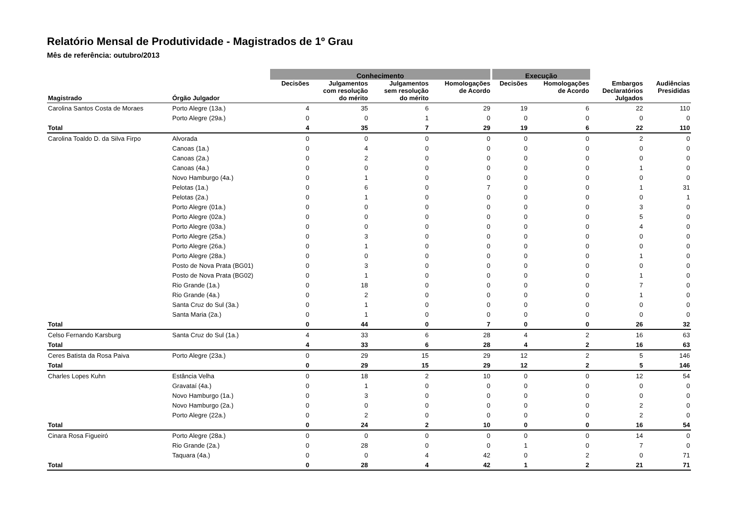Relatório Mensal de Produtividade - Magistrados de 1º Grau
Mês de referência: outubro/2013
| | | Conhecimento | | | | Execução | | | |
| --- | --- | --- | --- | --- | --- | --- | --- | --- | --- |
| Magistrado | Órgão Julgador | Decisões | Julgamentos com resolução do mérito | Julgamentos sem resolução do mérito | Homologações de Acordo | Decisões | Homologações de Acordo | Embargos Declaratórios Julgados | Audiências Presididas |
| Carolina Santos Costa de Moraes | Porto Alegre (13a.) | 4 | 35 | 6 | 29 | 19 | 6 | 22 | 110 |
| | Porto Alegre (29a.) | 0 | 0 | 1 | 0 | 0 | 0 | 0 | 0 |
| Total | | 4 | 35 | 7 | 29 | 19 | 6 | 22 | 110 |
| Carolina Toaldo D. da Silva Firpo | Alvorada | 0 | 0 | 0 | 0 | 0 | 0 | 2 | 0 |
| | Canoas (1a.) | 0 | 4 | 0 | 0 | 0 | 0 | 0 | 0 |
| | Canoas (2a.) | 0 | 2 | 0 | 0 | 0 | 0 | 0 | 0 |
| | Canoas (4a.) | 0 | 0 | 0 | 0 | 0 | 0 | 1 | 0 |
| | Novo Hamburgo (4a.) | 0 | 1 | 0 | 0 | 0 | 0 | 0 | 0 |
| | Pelotas (1a.) | 0 | 6 | 0 | 7 | 0 | 0 | 1 | 31 |
| | Pelotas (2a.) | 0 | 1 | 0 | 0 | 0 | 0 | 0 | 1 |
| | Porto Alegre (01a.) | 0 | 0 | 0 | 0 | 0 | 0 | 3 | 0 |
| | Porto Alegre (02a.) | 0 | 0 | 0 | 0 | 0 | 0 | 5 | 0 |
| | Porto Alegre (03a.) | 0 | 0 | 0 | 0 | 0 | 0 | 4 | 0 |
| | Porto Alegre (25a.) | 0 | 3 | 0 | 0 | 0 | 0 | 0 | 0 |
| | Porto Alegre (26a.) | 0 | 1 | 0 | 0 | 0 | 0 | 0 | 0 |
| | Porto Alegre (28a.) | 0 | 0 | 0 | 0 | 0 | 0 | 1 | 0 |
| | Posto de Nova Prata (BG01) | 0 | 3 | 0 | 0 | 0 | 0 | 0 | 0 |
| | Posto de Nova Prata (BG02) | 0 | 1 | 0 | 0 | 0 | 0 | 1 | 0 |
| | Rio Grande (1a.) | 0 | 18 | 0 | 0 | 0 | 0 | 7 | 0 |
| | Rio Grande (4a.) | 0 | 2 | 0 | 0 | 0 | 0 | 1 | 0 |
| | Santa Cruz do Sul (3a.) | 0 | 1 | 0 | 0 | 0 | 0 | 0 | 0 |
| | Santa Maria (2a.) | 0 | 1 | 0 | 0 | 0 | 0 | 0 | 0 |
| Total | | 0 | 44 | 0 | 7 | 0 | 0 | 26 | 32 |
| Celso Fernando Karsburg | Santa Cruz do Sul (1a.) | 4 | 33 | 6 | 28 | 4 | 2 | 16 | 63 |
| Total | | 4 | 33 | 6 | 28 | 4 | 2 | 16 | 63 |
| Ceres Batista da Rosa Paiva | Porto Alegre (23a.) | 0 | 29 | 15 | 29 | 12 | 2 | 5 | 146 |
| Total | | 0 | 29 | 15 | 29 | 12 | 2 | 5 | 146 |
| Charles Lopes Kuhn | Estância Velha | 0 | 18 | 2 | 10 | 0 | 0 | 12 | 54 |
| | Gravataí (4a.) | 0 | 1 | 0 | 0 | 0 | 0 | 0 | 0 |
| | Novo Hamburgo (1a.) | 0 | 3 | 0 | 0 | 0 | 0 | 0 | 0 |
| | Novo Hamburgo (2a.) | 0 | 0 | 0 | 0 | 0 | 0 | 2 | 0 |
| | Porto Alegre (22a.) | 0 | 2 | 0 | 0 | 0 | 0 | 2 | 0 |
| Total | | 0 | 24 | 2 | 10 | 0 | 0 | 16 | 54 |
| Cinara Rosa Figueiró | Porto Alegre (28a.) | 0 | 0 | 0 | 0 | 0 | 0 | 14 | 0 |
| | Rio Grande (2a.) | 0 | 28 | 0 | 0 | 1 | 0 | 7 | 0 |
| | Taquara (4a.) | 0 | 0 | 4 | 42 | 0 | 2 | 0 | 71 |
| Total | | 0 | 28 | 4 | 42 | 1 | 2 | 21 | 71 |